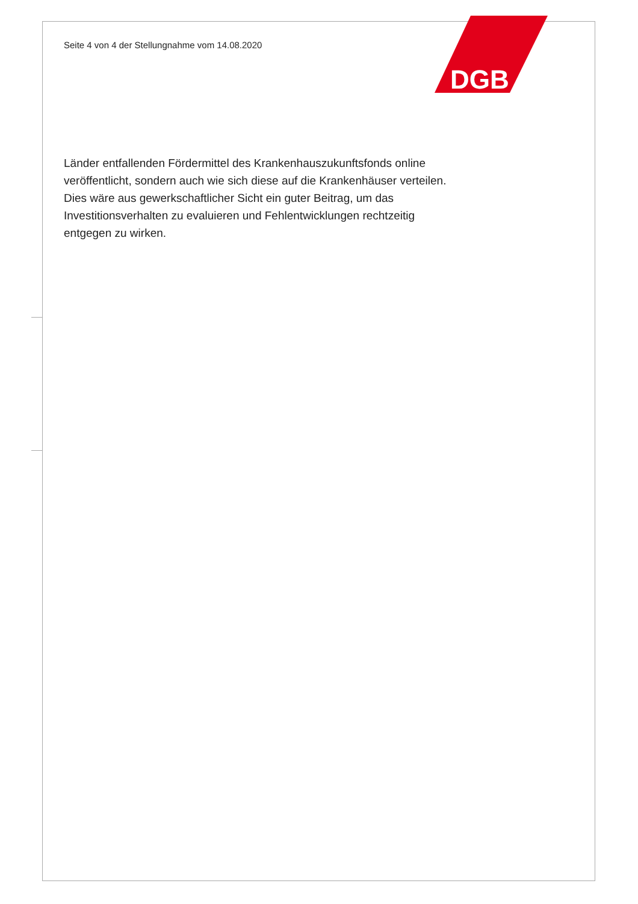DGB
Seite 4 von 4 der Stellungnahme vom 14.08.2020
Länder entfallenden Fördermittel des Krankenhauszukunftsfonds online veröffent­licht, sondern auch wie sich diese auf die Krankenhäuser verteilen. Dies wäre aus gewerkschaftlicher Sicht ein guter Beitrag, um das Investitionsverhalten zu evaluie­ren und Fehlentwicklungen rechtzeitig entgegen zu wirken.